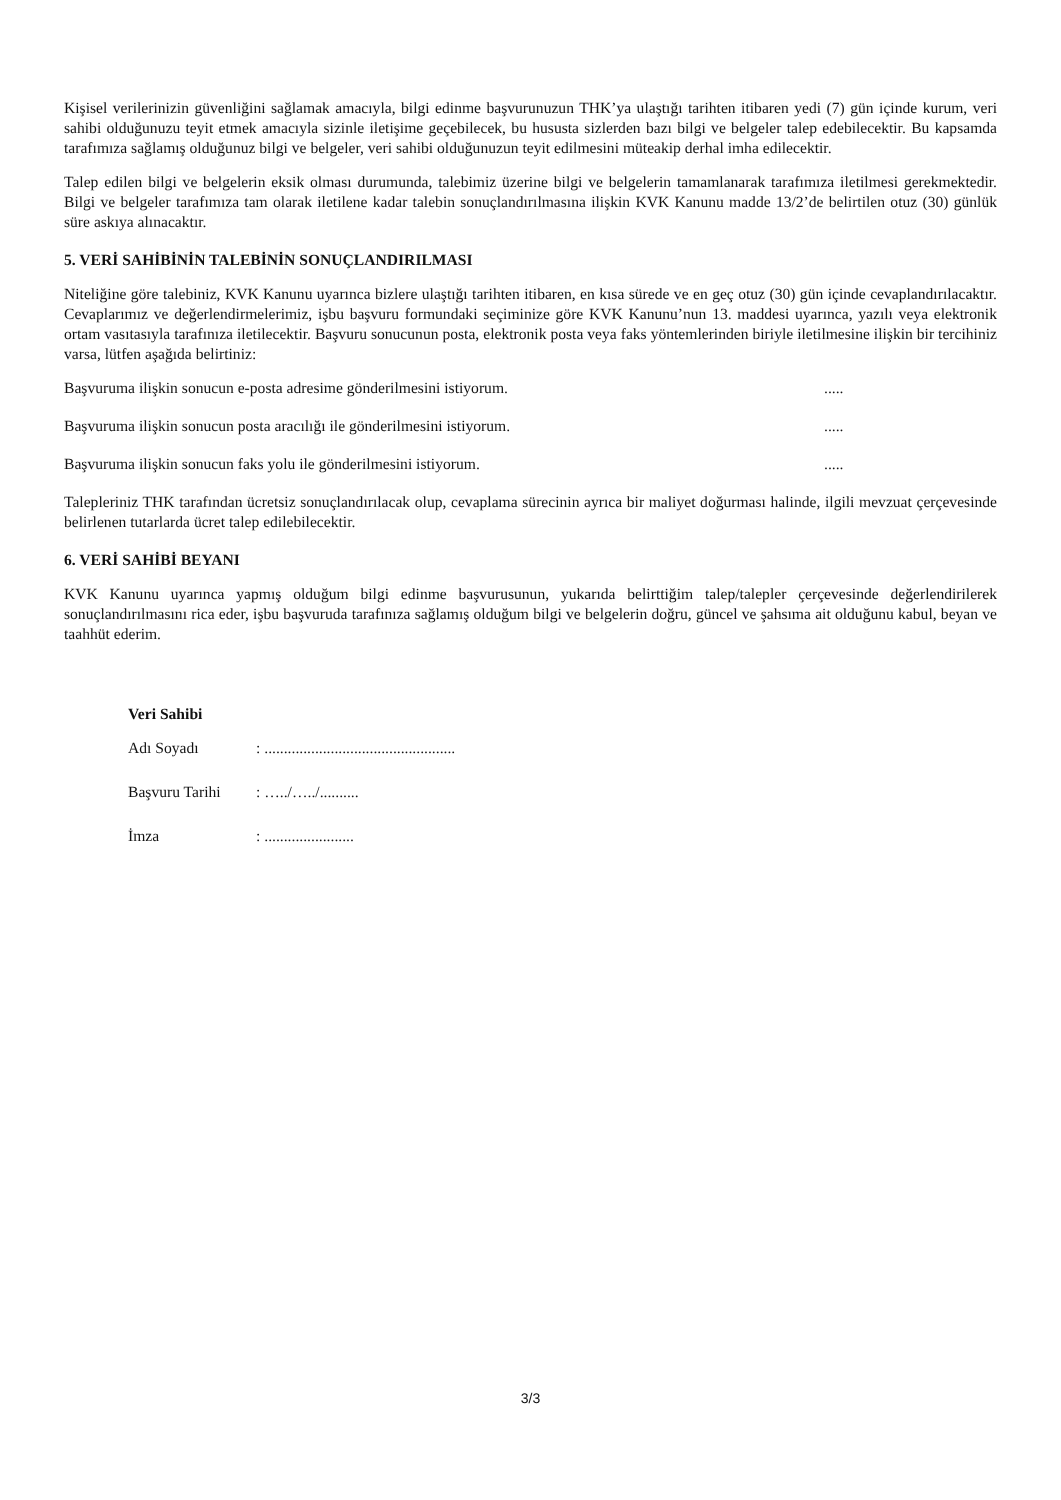Kişisel verilerinizin güvenliğini sağlamak amacıyla, bilgi edinme başvurunuzun THK’ya ulaştığı tarihten itibaren yedi (7) gün içinde kurum, veri sahibi olduğunuzu teyit etmek amacıyla sizinle iletişime geçebilecek, bu hususta sizlerden bazı bilgi ve belgeler talep edebilecektir. Bu kapsamda tarafımıza sağlamış olduğunuz bilgi ve belgeler, veri sahibi olduğunuzun teyit edilmesini müteakip derhal imha edilecektir.
Talep edilen bilgi ve belgelerin eksik olması durumunda, talebimiz üzerine bilgi ve belgelerin tamamlanarak tarafımıza iletilmesi gerekmektedir. Bilgi ve belgeler tarafımıza tam olarak iletilene kadar talebin sonuçlandırılmasına ilişkin KVK Kanunu madde 13/2’de belirtilen otuz (30) günlük süre askıya alınacaktır.
5. VERİ SAHİBİNİN TALEBİNİN SONUÇLANDIRILMASI
Niteliğine göre talebiniz, KVK Kanunu uyarınca bizlere ulaştığı tarihten itibaren, en kısa sürede ve en geç otuz (30) gün içinde cevaplandırılacaktır. Cevaplarımız ve değerlendirmelerimiz, işbu başvuru formundaki seçiminize göre KVK Kanunu’nun 13. maddesi uyarınca, yazılı veya elektronik ortam vasıtasıyla tarafınıza iletilecektir. Başvuru sonucunun posta, elektronik posta veya faks yöntemlerinden biriyle iletilmesine ilişkin bir tercihiniz varsa, lütfen aşağıda belirtiniz:
Başvuruma ilişkin sonucun e-posta adresime gönderilmesini istiyorum. .....
Başvuruma ilişkin sonucun posta aracılığı ile gönderilmesini istiyorum. .....
Başvuruma ilişkin sonucun faks yolu ile gönderilmesini istiyorum. .....
Talepleriniz THK tarafından ücretsiz sonuçlandırılacak olup, cevaplama sürecinin ayrıca bir maliyet doğurması halinde, ilgili mevzuat çerçevesinde belirlenen tutarlarda ücret talep edilebilecektir.
6. VERİ SAHİBİ BEYANI
KVK Kanunu uyarınca yapmış olduğum bilgi edinme başvurusunun, yukarıda belirttiğim talep/talepler çerçevesinde değerlendirilerek sonuçlandırılmasını rica eder, işbu başvuruda tarafınıza sağlamış olduğum bilgi ve belgelerin doğru, güncel ve şahsıma ait olduğunu kabul, beyan ve taahhüt ederim.
Veri Sahibi
Adı Soyadı : .................................................
Başvuru Tarihi : …../…../..........
İmza : .......................
3/3